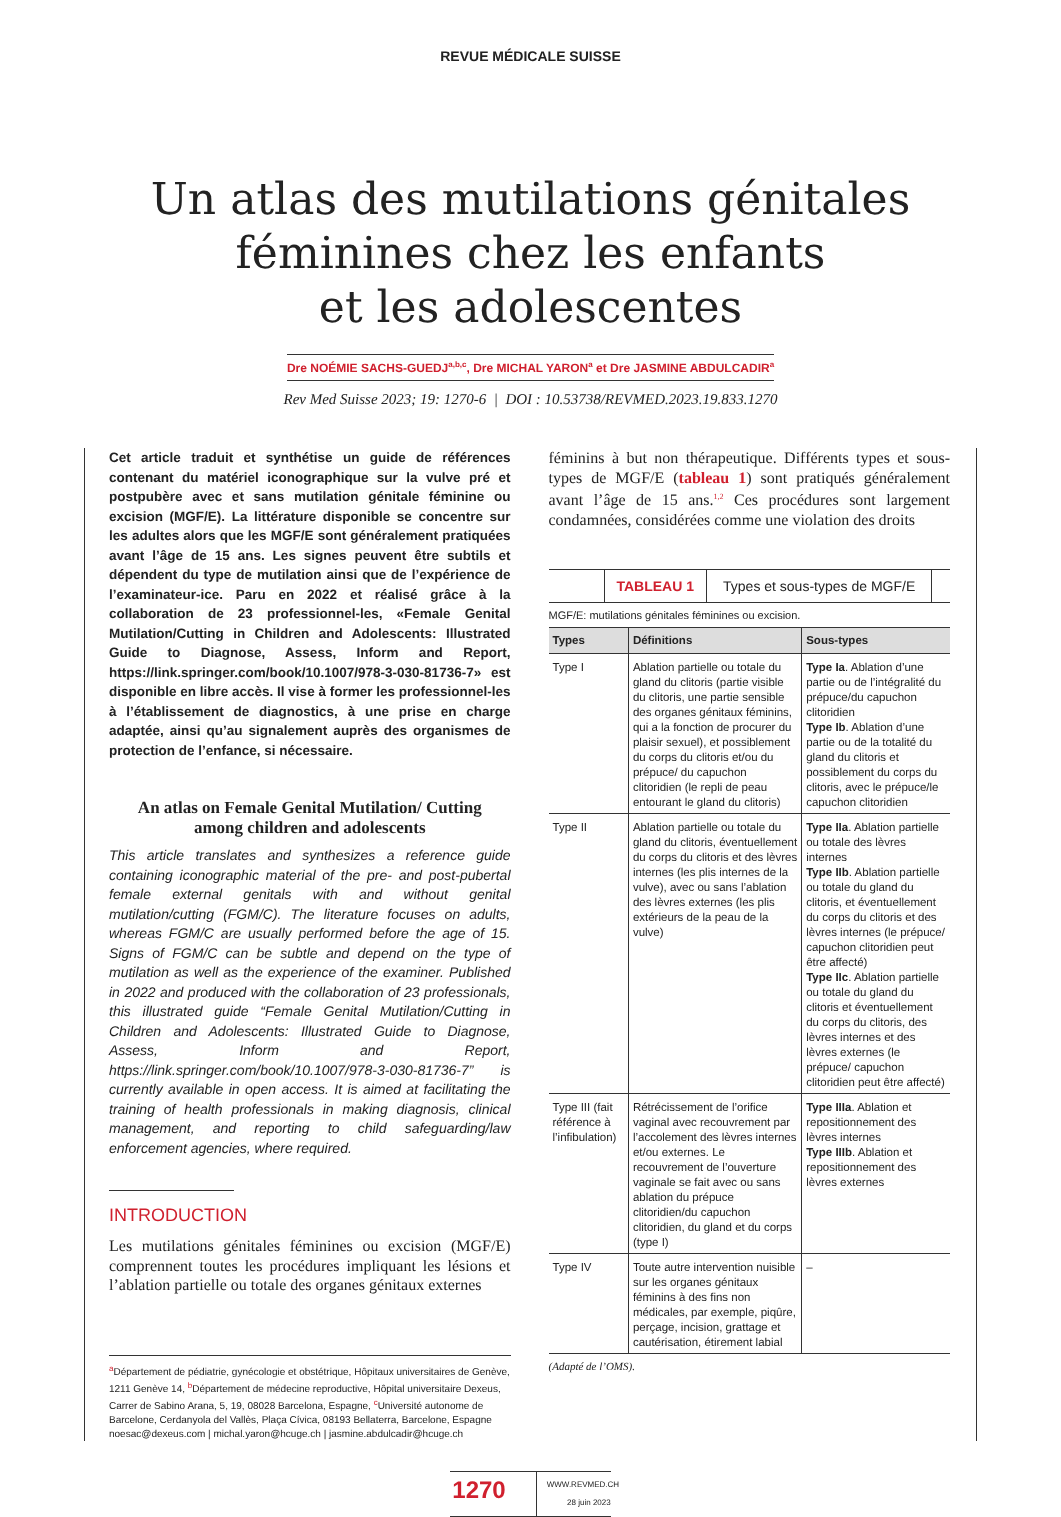REVUE MÉDICALE SUISSE
Un atlas des mutilations génitales
féminines chez les enfants
et les adolescentes
Dre NOÉMIE SACHS-GUEDJ<sup>a,b,c</sup>, Dre MICHAL YARON<sup>a</sup> et Dre JASMINE ABDULCADIR<sup>a</sup>
Rev Med Suisse 2023; 19: 1270-6 | DOI : 10.53738/REVMED.2023.19.833.1270
Cet article traduit et synthétise un guide de références contenant du matériel iconographique sur la vulve pré et postpubère avec et sans mutilation génitale féminine ou excision (MGF/E). La littérature disponible se concentre sur les adultes alors que les MGF/E sont généralement pratiquées avant l’âge de 15 ans. Les signes peuvent être subtils et dépendent du type de mutilation ainsi que de l’expérience de l’examinateur-ice. Paru en 2022 et réalisé grâce à la collaboration de 23 professionnel-les, «Female Genital Mutilation/Cutting in Children and Adolescents: Illustrated Guide to Diagnose, Assess, Inform and Report, https://link.springer.com/book/10.1007/978-3-030-81736-7» est disponible en libre accès. Il vise à former les professionnel-les à l’établissement de diagnostics, à une prise en charge adaptée, ainsi qu’au signalement auprès des organismes de protection de l’enfance, si nécessaire.
An atlas on Female Genital Mutilation/ Cutting
among children and adolescents
This article translates and synthesizes a reference guide containing iconographic material of the pre- and post-pubertal female external genitals with and without genital mutilation/cutting (FGM/C). The literature focuses on adults, whereas FGM/C are usually performed before the age of 15. Signs of FGM/C can be subtle and depend on the type of mutilation as well as the experience of the examiner. Published in 2022 and produced with the collaboration of 23 professionals, this illustrated guide “Female Genital Mutilation/Cutting in Children and Adolescents: Illustrated Guide to Diagnose, Assess, Inform and Report, https://link.springer.com/book/10.1007/978-3-030-81736-7” is currently available in open access. It is aimed at facilitating the training of health professionals in making diagnosis, clinical management, and reporting to child safeguarding/law enforcement agencies, where required.
INTRODUCTION
Les mutilations génitales féminines ou excision (MGF/E) comprennent toutes les procédures impliquant les lésions et l’ablation partielle ou totale des organes génitaux externes
<sup>a</sup> Département de pédiatrie, gynécologie et obstétrique, Hôpitaux universitaires de Genève, 1211 Genève 14, <sup>b</sup>Département de médecine reproductive, Hôpital universitaire Dexeus, Carrer de Sabino Arana, 5, 19, 08028 Barcelona, Espagne, <sup>c</sup>Université autonome de Barcelone, Cerdanyola del Vallès, Plaça Cívica, 08193 Bellaterra, Barcelone, Espagne
noesac@dexeus.com | michal.yaron@hcuge.ch | jasmine.abdulcadir@hcuge.ch
féminins à but non thérapeutique. Différents types et sous-types de MGF/E (tableau 1) sont pratiqués généralement avant l’âge de 15 ans.<sup>1,2</sup> Ces procédures sont largement condamnées, considérées comme une violation des droits
TABLEAU 1 Types et sous-types de MGF/E
MGF/E: mutilations génitales féminines ou excision.
| Types | Définitions | Sous-types |
| --- | --- | --- |
| Type I | Ablation partielle ou totale du gland du clitoris (partie visible du clitoris, une partie sensible des organes génitaux féminins, qui a la fonction de procurer du plaisir sexuel), et possiblement du corps du clitoris et/ou du prépuce/ du capuchon clitoridien (le repli de peau entourant le gland du clitoris) | Type Ia . Ablation d’une partie ou de l’intégralité du prépuce/du capuchon clitoridien Type Ib . Ablation d’une partie ou de la totalité du gland du clitoris et possiblement du corps du clitoris, avec le prépuce/le capuchon clitoridien |
| Type II | Ablation partielle ou totale du gland du clitoris, éventuellement du corps du clitoris et des lèvres internes (les plis internes de la vulve), avec ou sans l’ablation des lèvres externes (les plis extérieurs de la peau de la vulve) | Type IIa . Ablation partielle ou totale des lèvres internes Type IIb . Ablation partielle ou totale du gland du clitoris, et éventuellement du corps du clitoris et des lèvres internes (le prépuce/ capuchon clitoridien peut être affecté) Type IIc . Ablation partielle ou totale du gland du clitoris et éventuellement du corps du clitoris, des lèvres internes et des lèvres externes (le prépuce/ capuchon clitoridien peut être affecté) |
| Type III (fait référence à l’infibulation) | Rétrécissement de l’orifice vaginal avec recouvrement par l’accolement des lèvres internes et/ou externes. Le recouvrement de l’ouverture vaginale se fait avec ou sans ablation du prépuce clitoridien/du capuchon clitoridien, du gland et du corps (type I) | Type IIIa . Ablation et repositionnement des lèvres internes Type IIIb . Ablation et repositionnement des lèvres externes |
| Type IV | Toute autre intervention nuisible sur les organes génitaux féminins à des fins non médicales, par exemple, piqûre, perçage, incision, grattage et cautérisation, étirement labial | – |
(Adapté de l’OMS).
1270
WWW.REVMED.CH
28 juin 2023